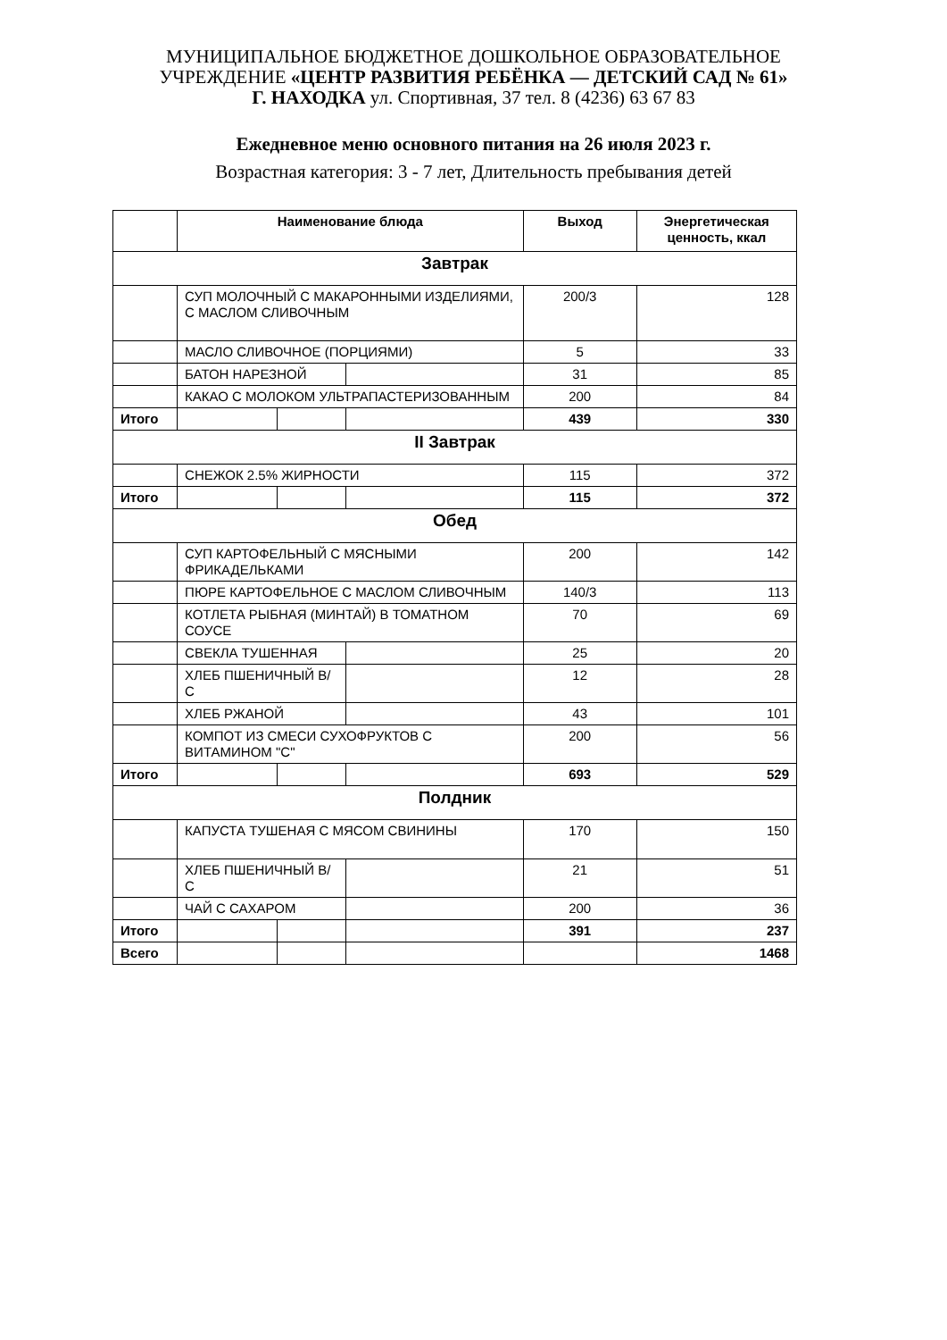МУНИЦИПАЛЬНОЕ БЮДЖЕТНОЕ ДОШКОЛЬНОЕ ОБРАЗОВАТЕЛЬНОЕ
УЧРЕЖДЕНИЕ «ЦЕНТР РАЗВИТИЯ РЕБЁНКА — ДЕТСКИЙ САД № 61»
Г. НАХОДКА ул. Спортивная, 37 тел. 8 (4236) 63 67 83
Ежедневное меню основного питания на 26 июля 2023 г.
Возрастная категория: 3 - 7 лет, Длительность пребывания детей
| | Наименование блюда | | | Выход | Энергетическая ценность, ккал |
| --- | --- | --- | --- | --- | --- |
| Завтрак | | | | | |
| | СУП МОЛОЧНЫЙ С МАКАРОННЫМИ ИЗДЕЛИЯМИ, С МАСЛОМ СЛИВОЧНЫМ | | | 200/3 | 128 |
| | МАСЛО СЛИВОЧНОЕ (ПОРЦИЯМИ) | | | 5 | 33 |
| | БАТОН НАРЕЗНОЙ | | | 31 | 85 |
| | КАКАО С МОЛОКОМ УЛЬТРАПАСТЕРИЗОВАННЫМ | | | 200 | 84 |
| Итого | | | | 439 | 330 |
| II Завтрак | | | | | |
| | СНЕЖОК 2.5% ЖИРНОСТИ | | | 115 | 372 |
| Итого | | | | 115 | 372 |
| Обед | | | | | |
| | СУП КАРТОФЕЛЬНЫЙ С МЯСНЫМИ ФРИКАДЕЛЬКАМИ | | | 200 | 142 |
| | ПЮРЕ КАРТОФЕЛЬНОЕ С МАСЛОМ СЛИВОЧНЫМ | | | 140/3 | 113 |
| | КОТЛЕТА РЫБНАЯ (МИНТАЙ) В ТОМАТНОМ СОУСЕ | | | 70 | 69 |
| | СВЕКЛА ТУШЕННАЯ | | | 25 | 20 |
| | ХЛЕБ ПШЕНИЧНЫЙ В/С | | | 12 | 28 |
| | ХЛЕБ РЖАНОЙ | | | 43 | 101 |
| | КОМПОТ ИЗ СМЕСИ СУХОФРУКТОВ С ВИТАМИНОМ "С" | | | 200 | 56 |
| Итого | | | | 693 | 529 |
| Полдник | | | | | |
| | КАПУСТА ТУШЕНАЯ С МЯСОМ СВИНИНЫ | | | 170 | 150 |
| | ХЛЕБ ПШЕНИЧНЫЙ В/С | | | 21 | 51 |
| | ЧАЙ С САХАРОМ | | | 200 | 36 |
| Итого | | | | 391 | 237 |
| Всего | | | | | 1468 |